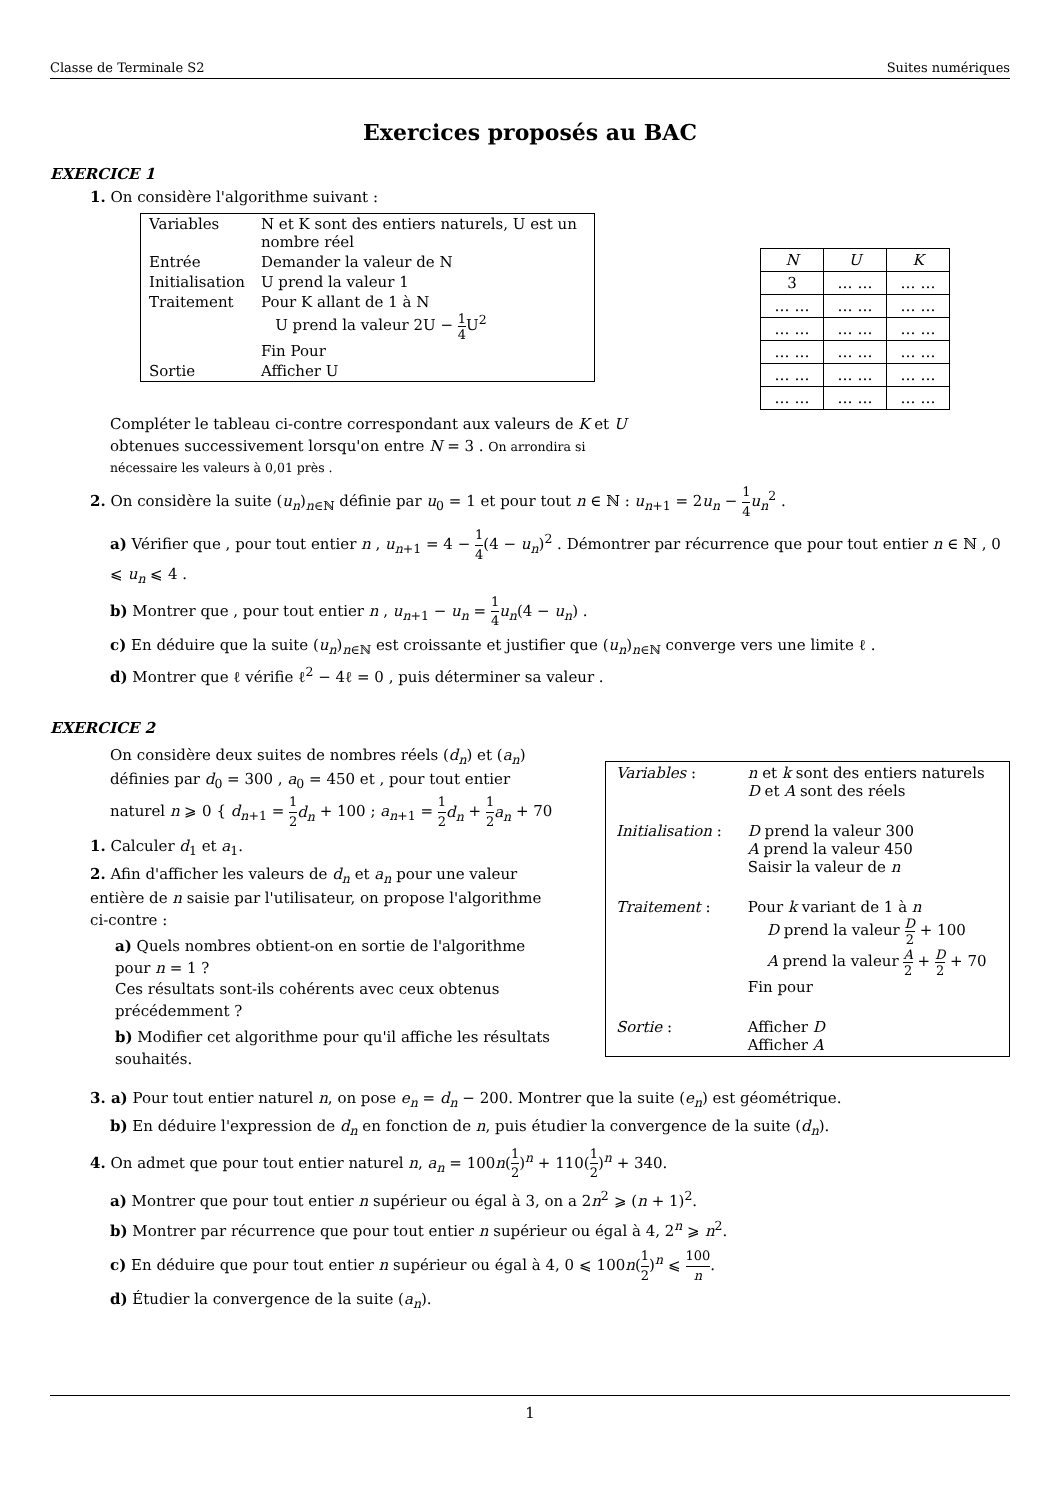Classe de Terminale S2 Suites numériques
Exercices proposés au BAC
EXERCICE 1
1. On considère l'algorithme suivant :
| Variables | N et K sont des entiers naturels, U est un nombre réel |
| Entrée | Demander la valeur de N |
| Initialisation | U prend la valeur 1 |
| Traitement | Pour K allant de 1 à N U prend la valeur 2U − 1 4 U<sup>2</sup> Fin Pour |
| Sortie | Afficher U |
| N | U | K |
| 3 | … … | … … |
| … … | … … | … … |
| … … | … … | … … |
| … … | … … | … … |
| … … | … … | … … |
| … … | … … | … … |
Compléter le tableau ci-contre correspondant aux valeurs de K et U obtenues successivement lorsqu'on entre N = 3 . On arrondira si nécessaire les valeurs à 0,01 près .
2. On considère la suite (u<sub>n</sub>)<sub>n∈ℕ</sub> définie par u<sub>0</sub> = 1 et pour tout n ∈ ℕ : u<sub>n+1</sub> = 2u<sub>n</sub> − 1 4 u<sub>n</sub><sup>2</sup> .
a) Vérifier que , pour tout entier n , u<sub>n+1</sub> = 4 − 1 4(4 − u<sub>n</sub>)<sup>2</sup> . Démontrer par récurrence que pour tout entier n ∈ ℕ , 0 ⩽ u<sub>n</sub> ⩽ 4 .
b) Montrer que , pour tout entier n , u<sub>n+1</sub> − u<sub>n</sub> = 1 4 u<sub>n</sub>(4 − u<sub>n</sub>) .
c) En déduire que la suite (u<sub>n</sub>)<sub>n∈ℕ</sub> est croissante et justifier que (u<sub>n</sub>)<sub>n∈ℕ</sub> converge vers une limite ℓ .
d) Montrer que ℓ vérifie ℓ<sup>2</sup> − 4ℓ = 0 , puis déterminer sa valeur .
EXERCICE 2
On considère deux suites de nombres réels (d<sub>n</sub>) et (a<sub>n</sub>) définies par d<sub>0</sub> = 300 , a<sub>0</sub> = 450 et , pour tout entier naturel n ⩾ 0 { d<sub>n+1</sub> = 1 2 d<sub>n</sub> + 100 ; a<sub>n+1</sub> = 1 2 d<sub>n</sub> + 1 2 a<sub>n</sub> + 70
1. Calculer d<sub>1</sub> et a<sub>1</sub>.
2. Afin d'afficher les valeurs de d<sub>n</sub> et a<sub>n</sub> pour une valeur entière de n saisie par l'utilisateur, on propose l'algorithme ci-contre :
a) Quels nombres obtient-on en sortie de l'algorithme pour n = 1 ?
Ces résultats sont-ils cohérents avec ceux obtenus précédemment ?
b) Modifier cet algorithme pour qu'il affiche les résultats souhaités.
| Variables : | n et k sont des entiers naturels D et A sont des réels |
| Initialisation : | D prend la valeur 300 A prend la valeur 450 Saisir la valeur de n |
| Traitement : | Pour k variant de 1 à n D prend la valeur D 2 + 100 A prend la valeur A 2 + D 2 + 70 Fin pour |
| Sortie : | Afficher D Afficher A |
3. a) Pour tout entier naturel n, on pose e<sub>n</sub> = d<sub>n</sub> − 200. Montrer que la suite (e<sub>n</sub>) est géométrique.
b) En déduire l'expression de d<sub>n</sub> en fonction de n, puis étudier la convergence de la suite (d<sub>n</sub>).
4. On admet que pour tout entier naturel n, a<sub>n</sub> = 100n(1 2)<sup>n</sup> + 110(1 2)<sup>n</sup> + 340.
a) Montrer que pour tout entier n supérieur ou égal à 3, on a 2n<sup>2</sup> ⩾ (n + 1)<sup>2</sup>.
b) Montrer par récurrence que pour tout entier n supérieur ou égal à 4, 2<sup>n</sup> ⩾ n<sup>2</sup>.
c) En déduire que pour tout entier n supérieur ou égal à 4, 0 ⩽ 100n(1 2)<sup>n</sup> ⩽ 100 n.
d) Étudier la convergence de la suite (a<sub>n</sub>).
1